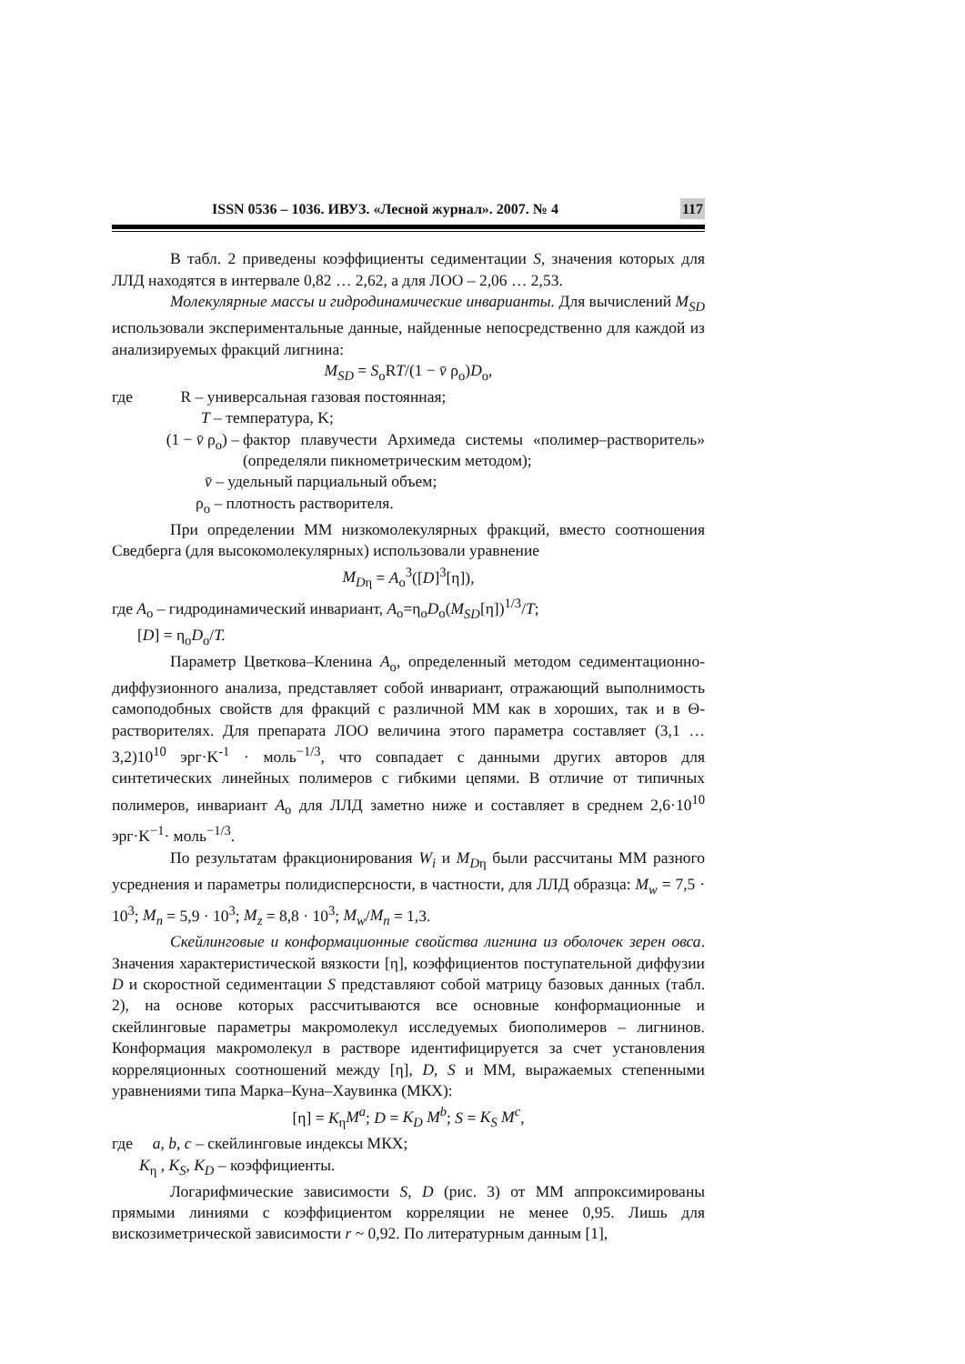ISSN 0536 – 1036. ИВУЗ. «Лесной журнал». 2007. № 4 117
В табл. 2 приведены коэффициенты седиментации S, значения которых для ЛЛД находятся в интервале 0,82 … 2,62, а для ЛОО – 2,06 … 2,53.
Молекулярные массы и гидродинамические инварианты. Для вычислений M<sub>SD</sub> использовали экспериментальные данные, найденные непосредственно для каждой из анализируемых фракций лигнина:
M<sub>SD</sub> = S<sub>o</sub>RT/(1 − v̄ ρ<sub>o</sub>)D<sub>o</sub>,
где R – универсальная газовая постоянная;
T – температура, K;
(1 − v̄ ρ<sub>o</sub>) – фактор плавучести Архимеда системы «полимер–растворитель» (определяли пикнометрическим методом);
v̄ – удельный парциальный объем;
ρ<sub>o</sub> – плотность растворителя.
При определении ММ низкомолекулярных фракций, вместо соотношения Сведберга (для высокомолекулярных) использовали уравнение
M<sub>D</sub><sub>η</sub> = A<sub>o</sub><sup>3</sup>([D]<sup>3</sup>[η]),
где A<sub>o</sub> – гидродинамический инвариант, A<sub>o</sub>=η<sub>o</sub>D<sub>o</sub>(M<sub>SD</sub>[η])<sup>1/3</sup>/T;
[D] = η<sub>o</sub>D<sub>o</sub>/T.
Параметр Цветкова–Кленина A<sub>o</sub>, определенный методом седиментационно-диффузионного анализа, представляет собой инвариант, отражающий выполнимость самоподобных свойств для фракций с различной ММ как в хороших, так и в Θ-растворителях. Для препарата ЛОО величина этого параметра составляет (3,1 … 3,2)10<sup>10</sup> эрг·K<sup>-1</sup> · моль<sup>−1/3</sup>, что совпадает с данными других авторов для синтетических линейных полимеров с гибкими цепями. В отличие от типичных полимеров, инвариант A<sub>o</sub> для ЛЛД заметно ниже и составляет в среднем 2,6·10<sup>10</sup> эрг·K<sup>−1</sup>· моль<sup>−1/3</sup>.
По результатам фракционирования W<sub>i</sub> и M<sub>D</sub><sub>η</sub> были рассчитаны ММ разного усреднения и параметры полидисперсности, в частности, для ЛЛД образца: M<sub>w</sub> = 7,5 · 10<sup>3</sup>; M<sub>n</sub> = 5,9 · 10<sup>3</sup>; M<sub>z</sub> = 8,8 · 10<sup>3</sup>; M<sub>w</sub>/M<sub>n</sub> = 1,3.
Скейлинговые и конформационные свойства лигнина из оболочек зерен овса. Значения характеристической вязкости [η], коэффициентов поступательной диффузии D и скоростной седиментации S представляют собой матрицу базовых данных (табл. 2), на основе которых рассчитываются все основные конформационные и скейлинговые параметры макромолекул исследуемых биополимеров – лигнинов. Конформация макромолекул в растворе идентифицируется за счет установления корреляционных соотношений между [η], D, S и ММ, выражаемых степенными уравнениями типа Марка–Куна–Хаувинка (МКХ):
[η] = K<sub>η</sub>M<sup>a</sup>; D = K<sub>D</sub> M<sup>b</sup>; S = K<sub>S</sub> M<sup>c</sup>,
где a, b, c – скейлинговые индексы МКХ;
K<sub>η</sub> , K<sub>S</sub>, K<sub>D</sub> – коэффициенты.
Логарифмические зависимости S, D (рис. 3) от ММ аппроксимированы прямыми линиями с коэффициентом корреляции не менее 0,95. Лишь для вискозиметрической зависимости r ~ 0,92. По литературным данным [1],